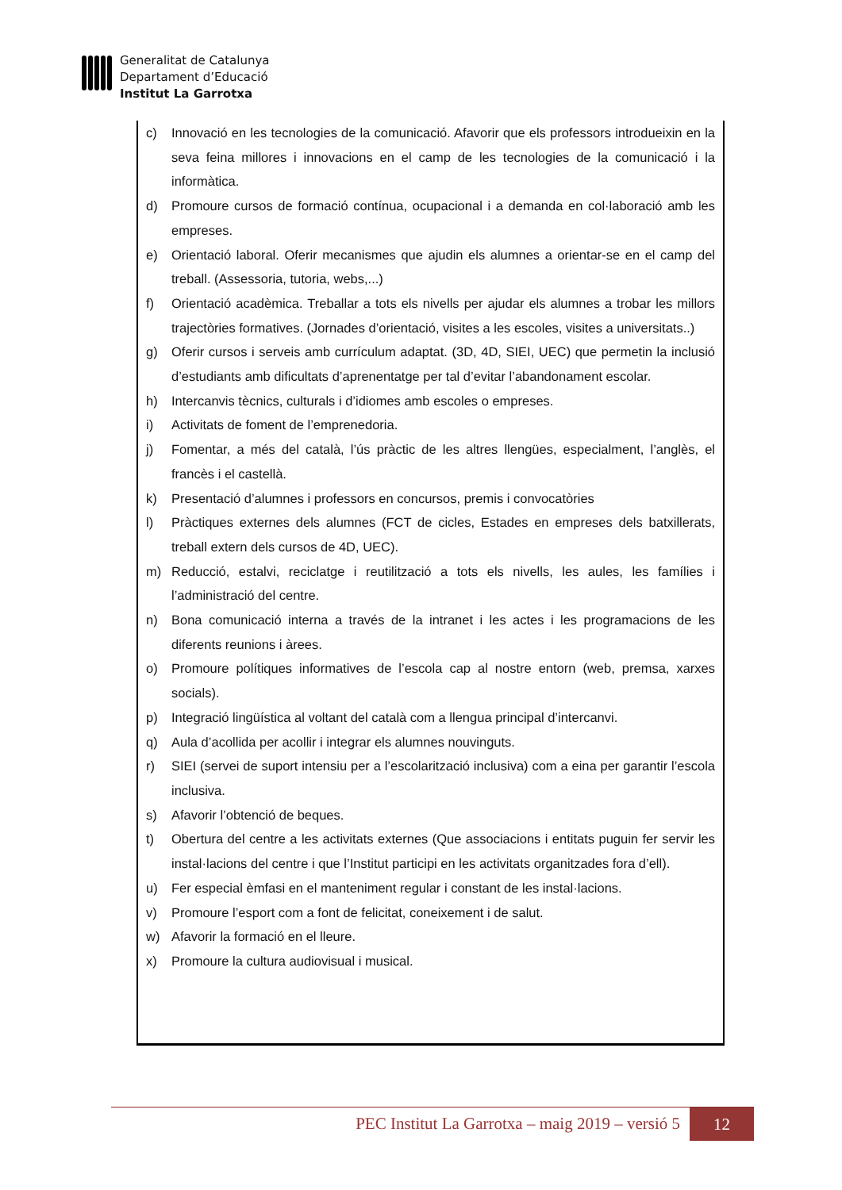Generalitat de Catalunya
Departament d’Educació
Institut La Garrotxa
c) Innovació en les tecnologies de la comunicació. Afavorir que els professors introdueixin en la seva feina millores i innovacions en el camp de les tecnologies de la comunicació i la informàtica.
d) Promoure cursos de formació contínua, ocupacional i a demanda en col·laboració amb les empreses.
e) Orientació laboral. Oferir mecanismes que ajudin els alumnes a orientar-se en el camp del treball. (Assessoria, tutoria, webs,...)
f) Orientació acadèmica. Treballar a tots els nivells per ajudar els alumnes a trobar les millors trajectòries formatives. (Jornades d’orientació, visites a les escoles, visites a universitats..)
g) Oferir cursos i serveis amb currículum adaptat. (3D, 4D, SIEI, UEC) que permetin la inclusió d’estudiants amb dificultats d’aprenentatge per tal d’evitar l’abandonament escolar.
h) Intercanvis tècnics, culturals i d’idiomes amb escoles o empreses.
i) Activitats de foment de l’emprenedoria.
j) Fomentar, a més del català, l’ús pràctic de les altres llengües, especialment, l’anglès, el francès i el castellà.
k) Presentació d’alumnes i professors en concursos, premis i convocatòries
l) Pràctiques externes dels alumnes (FCT de cicles, Estades en empreses dels batxillerats, treball extern dels cursos de 4D, UEC).
m) Reducció, estalvi, reciclatge i reutilització a tots els nivells, les aules, les famílies i l’administració del centre.
n) Bona comunicació interna a través de la intranet i les actes i les programacions de les diferents reunions i àrees.
o) Promoure polítiques informatives de l’escola cap al nostre entorn (web, premsa, xarxes socials).
p) Integració lingüística al voltant del català com a llengua principal d’intercanvi.
q) Aula d’acollida per acollir i integrar els alumnes nouvinguts.
r) SIEI (servei de suport intensiu per a l’escolarització inclusiva) com a eina per garantir l’escola inclusiva.
s) Afavorir l’obtenció de beques.
t) Obertura del centre a les activitats externes (Que associacions i entitats puguin fer servir les instal·lacions del centre i que l’Institut participi en les activitats organitzades fora d’ell).
u) Fer especial èmfasi en el manteniment regular i constant de les instal·lacions.
v) Promoure l’esport com a font de felicitat, coneixement i de salut.
w) Afavorir la formació en el lleure.
x) Promoure la cultura audiovisual i musical.
PEC Institut La Garrotxa – maig 2019 – versió 5
12